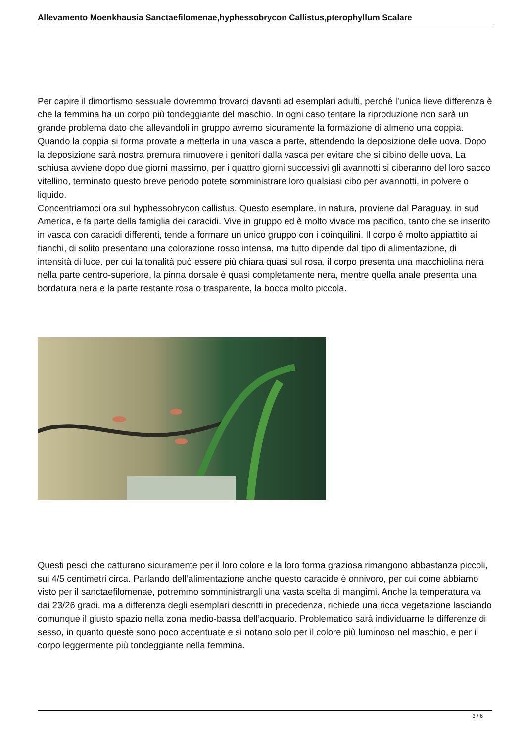Allevamento Moenkhausia Sanctaefilomenae,hyphessobrycon Callistus,pterophyllum Scalare
Per capire il dimorfismo sessuale dovremmo trovarci davanti ad esemplari adulti, perché l’unica lieve differenza è che la femmina ha un corpo più tondeggiante del maschio. In ogni caso tentare la riproduzione non sarà un grande problema dato che allevandoli in gruppo avremo sicuramente la formazione di almeno una coppia. Quando la coppia si forma provate a metterla in una vasca a parte, attendendo la deposizione delle uova. Dopo la deposizione sarà nostra premura rimuovere i genitori dalla vasca per evitare che si cibino delle uova. La schiusa avviene dopo due giorni massimo, per i quattro giorni successivi gli avannotti si ciberanno del loro sacco vitellino, terminato questo breve periodo potete somministrare loro qualsiasi cibo per avannotti, in polvere o liquido.
Concentriamoci ora sul hyphessobrycon callistus. Questo esemplare, in natura, proviene dal Paraguay, in sud America, e fa parte della famiglia dei caracidi. Vive in gruppo ed è molto vivace ma pacifico, tanto che se inserito in vasca con caracidi differenti, tende a formare un unico gruppo con i coinquilini. Il corpo è molto appiattito ai fianchi, di solito presentano una colorazione rosso intensa, ma tutto dipende dal tipo di alimentazione, di intensità di luce, per cui la tonalità può essere più chiara quasi sul rosa, il corpo presenta una macchiolina nera nella parte centro-superiore, la pinna dorsale è quasi completamente nera, mentre quella anale presenta una bordatura nera e la parte restante rosa o trasparente, la bocca molto piccola.
Questi pesci che catturano sicuramente per il loro colore e la loro forma graziosa rimangono abbastanza piccoli, sui 4/5 centimetri circa. Parlando dell’alimentazione anche questo caracide è onnivoro, per cui come abbiamo visto per il sanctaefilomenae, potremmo somministrargli una vasta scelta di mangimi. Anche la temperatura va dai 23/26 gradi, ma a differenza degli esemplari descritti in precedenza, richiede una ricca vegetazione lasciando comunque il giusto spazio nella zona medio-bassa dell’acquario. Problematico sarà individuarne le differenze di sesso, in quanto queste sono poco accentuate e si notano solo per il colore più luminoso nel maschio, e per il corpo leggermente più tondeggiante nella femmina.
3 / 6